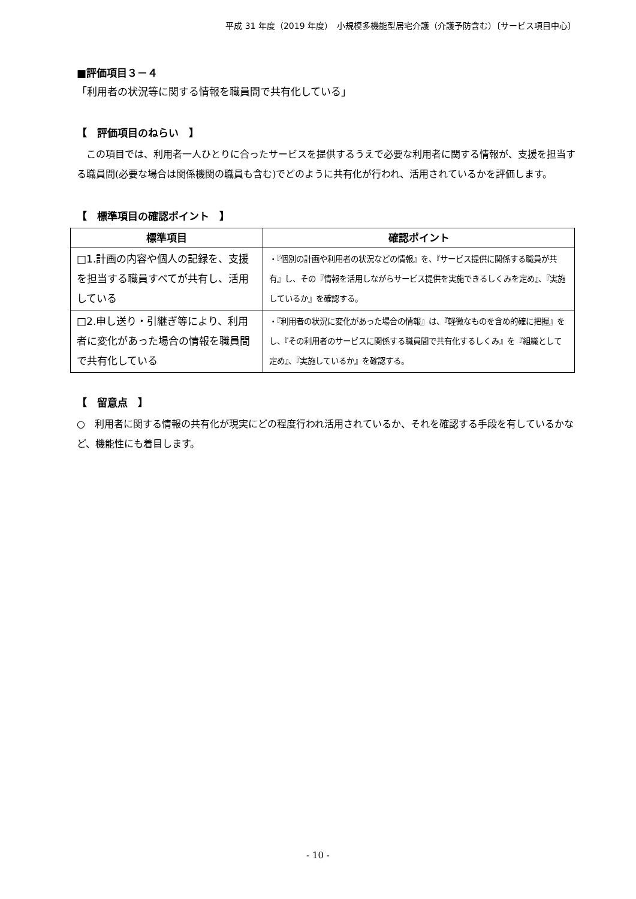平成 31 年度（2019 年度）　小規模多機能型居宅介護（介護予防含む）〔サービス項目中心〕
■評価項目３－４
「利用者の状況等に関する情報を職員間で共有化している」
【　評価項目のねらい　】
　この項目では、利用者一人ひとりに合ったサービスを提供するうえで必要な利用者に関する情報が、支援を担当する職員間(必要な場合は関係機関の職員も含む)でどのように共有化が行われ、活用されているかを評価します。
【　標準項目の確認ポイント　】
| 標準項目 | 確認ポイント |
| --- | --- |
| □1.計画の内容や個人の記録を、支援を担当する職員すべてが共有し、活用している | ・『個別の計画や利用者の状況などの情報』を、『サービス提供に関係する職員が共有』し、その『情報を活用しながらサービス提供を実施できるしくみを定め』、『実施しているか』を確認する。 |
| □2.申し送り・引継ぎ等により、利用者に変化があった場合の情報を職員間で共有化している | ・『利用者の状況に変化があった場合の情報』は、『軽微なものを含め的確に把握』をし、『その利用者のサービスに関係する職員間で共有化するしくみ』を『組織として定め』、『実施しているか』を確認する。 |
【　留意点　】
○　利用者に関する情報の共有化が現実にどの程度行われ活用されているか、それを確認する手段を有しているかなど、機能性にも着目します。
- 10 -